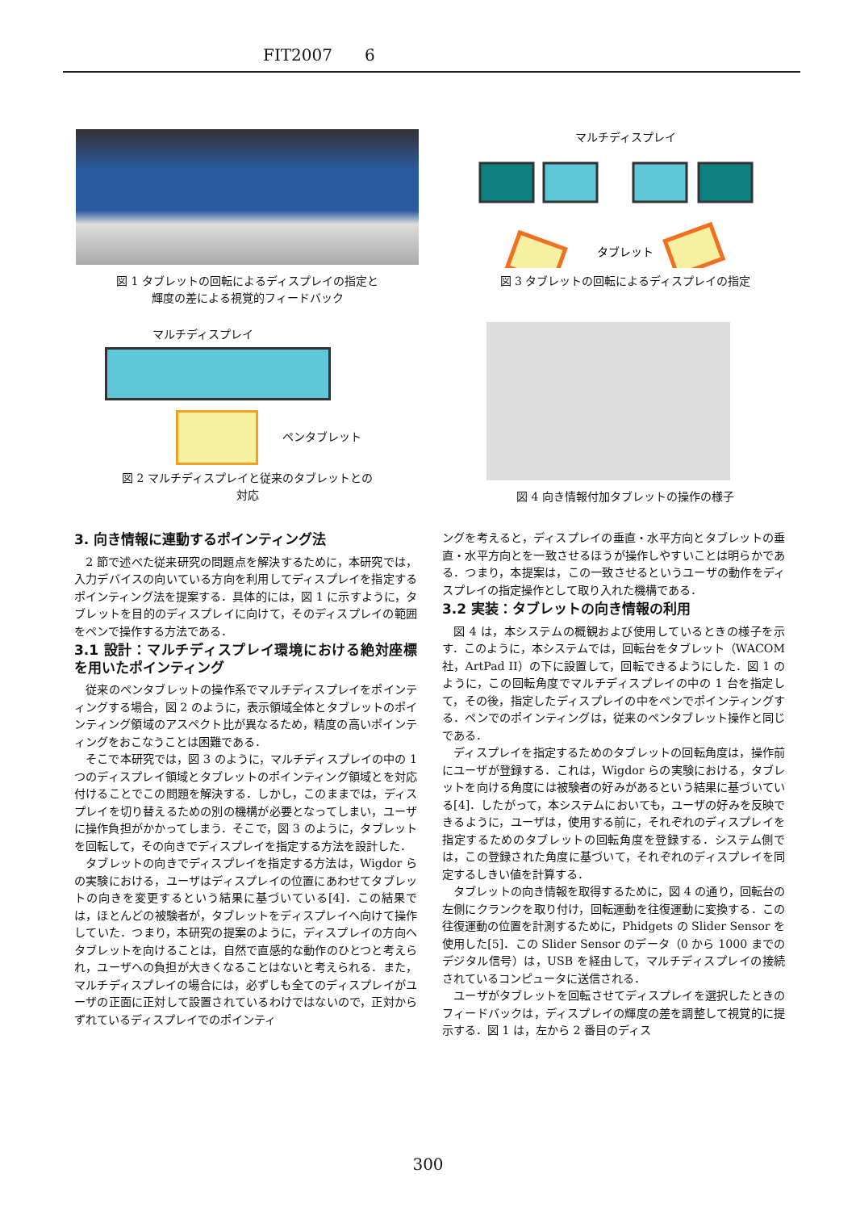FIT2007　　6
図 1 タブレットの回転によるディスプレイの指定と
輝度の差による視覚的フィードバック
マルチディスプレイ
ペンタブレット
図 2 マルチディスプレイと従来のタブレットとの
対応
マルチディスプレイ
タブレット
図 3 タブレットの回転によるディスプレイの指定
図 4 向き情報付加タブレットの操作の様子
3. 向き情報に連動するポインティング法
2 節で述べた従来研究の問題点を解決するために，本研究では，入力デバイスの向いている方向を利用してディスプレイを指定するポインティング法を提案する．具体的には，図 1 に示すように，タブレットを目的のディスプレイに向けて，そのディスプレイの範囲をペンで操作する方法である．
3.1 設計：マルチディスプレイ環境における絶対座標を用いたポインティング
従来のペンタブレットの操作系でマルチディスプレイをポインティングする場合，図 2 のように，表示領域全体とタブレットのポインティング領域のアスペクト比が異なるため，精度の高いポインティングをおこなうことは困難である．
そこで本研究では，図 3 のように，マルチディスプレイの中の 1 つのディスプレイ領域とタブレットのポインティング領域とを対応付けることでこの問題を解決する．しかし，このままでは，ディスプレイを切り替えるための別の機構が必要となってしまい，ユーザに操作負担がかかってしまう．そこで，図 3 のように，タブレットを回転して，その向きでディスプレイを指定する方法を設計した．
タブレットの向きでディスプレイを指定する方法は，Wigdor らの実験における，ユーザはディスプレイの位置にあわせてタブレットの向きを変更するという結果に基づいている[4]．この結果では，ほとんどの被験者が，タブレットをディスプレイへ向けて操作していた．つまり，本研究の提案のように，ディスプレイの方向へタブレットを向けることは，自然で直感的な動作のひとつと考えられ，ユーザへの負担が大きくなることはないと考えられる．また，マルチディスプレイの場合には，必ずしも全てのディスプレイがユーザの正面に正対して設置されているわけではないので，正対からずれているディスプレイでのポインティ
ングを考えると，ディスプレイの垂直・水平方向とタブレットの垂直・水平方向とを一致させるほうが操作しやすいことは明らかである．つまり，本提案は，この一致させるというユーザの動作をディスプレイの指定操作として取り入れた機構である．
3.2 実装：タブレットの向き情報の利用
図 4 は，本システムの概観および使用しているときの様子を示す．このように，本システムでは，回転台をタブレット（WACOM 社，ArtPad II）の下に設置して，回転できるようにした．図 1 のように，この回転角度でマルチディスプレイの中の 1 台を指定して，その後，指定したディスプレイの中をペンでポインティングする．ペンでのポインティングは，従来のペンタブレット操作と同じである．
ディスプレイを指定するためのタブレットの回転角度は，操作前にユーザが登録する．これは，Wigdor らの実験における，タブレットを向ける角度には被験者の好みがあるという結果に基づいている[4]．したがって，本システムにおいても，ユーザの好みを反映できるように，ユーザは，使用する前に，それぞれのディスプレイを指定するためのタブレットの回転角度を登録する．システム側では，この登録された角度に基づいて，それぞれのディスプレイを同定するしきい値を計算する．
タブレットの向き情報を取得するために，図 4 の通り，回転台の左側にクランクを取り付け，回転運動を往復運動に変換する．この往復運動の位置を計測するために，Phidgets の Slider Sensor を使用した[5]．この Slider Sensor のデータ（0 から 1000 までのデジタル信号）は，USB を経由して，マルチディスプレイの接続されているコンピュータに送信される．
ユーザがタブレットを回転させてディスプレイを選択したときのフィードバックは，ディスプレイの輝度の差を調整して視覚的に提示する．図 1 は，左から 2 番目のディス
300